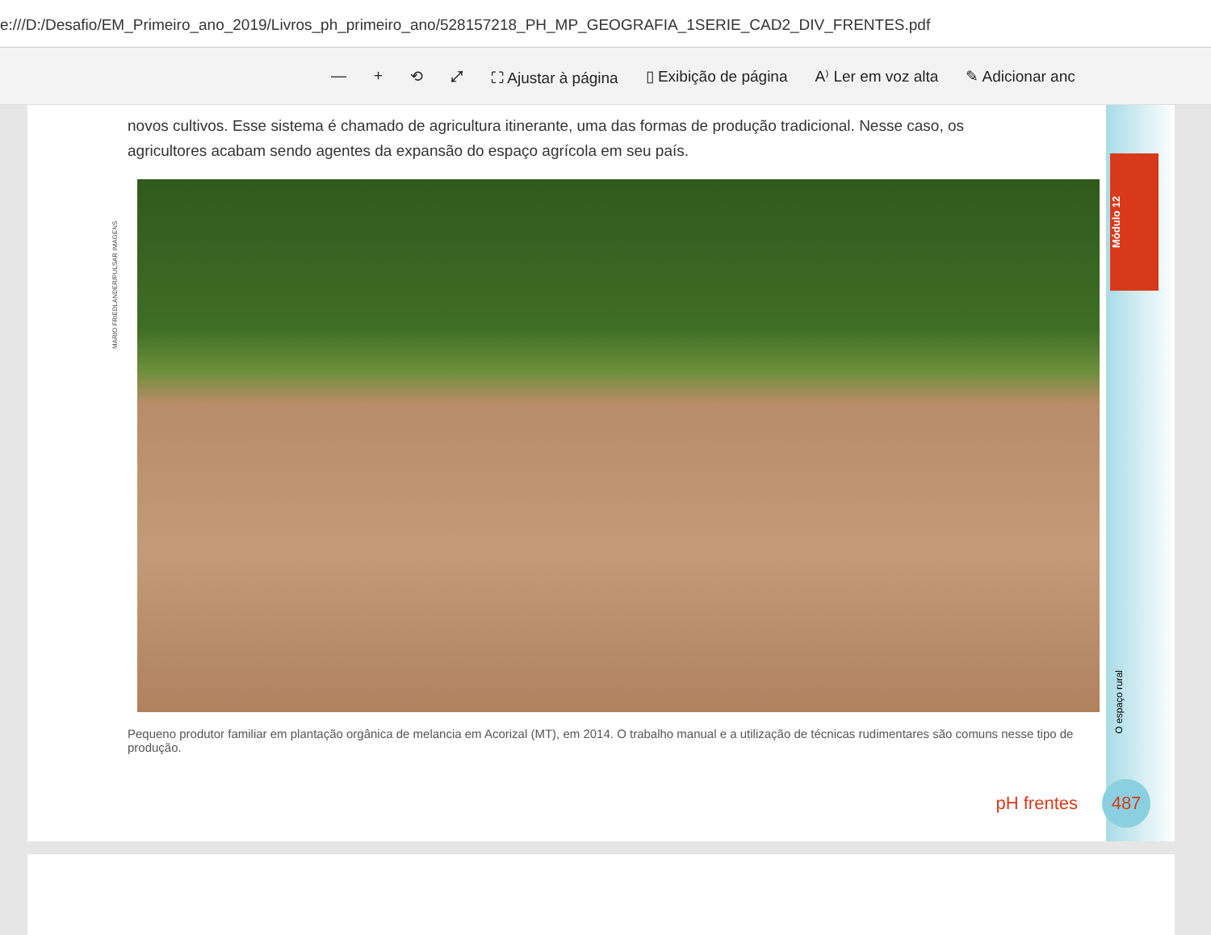e:///D:/Desafio/EM_Primeiro_ano_2019/Livros_ph_primeiro_ano/528157218_PH_MP_GEOGRAFIA_1SERIE_CAD2_DIV_FRENTES.pdf
— + ⟲ ⤢ ⛶ Ajustar à página ▯ Exibição de página A⁾ Ler em voz alta ✎ Adicionar anc
novos cultivos. Esse sistema é chamado de agricultura itinerante, uma das formas de produção tradicional. Nesse caso, os agricultores acabam sendo agentes da expansão do espaço agrícola em seu país.
MARIO FRIEDLANDER/PULSAR IMAGENS
Pequeno produtor familiar em plantação orgânica de melancia em Acorizal (MT), em 2014. O trabalho manual e a utilização de técnicas rudimentares são comuns nesse tipo de produção.
Módulo 12
O espaço rural
pH frentes 487